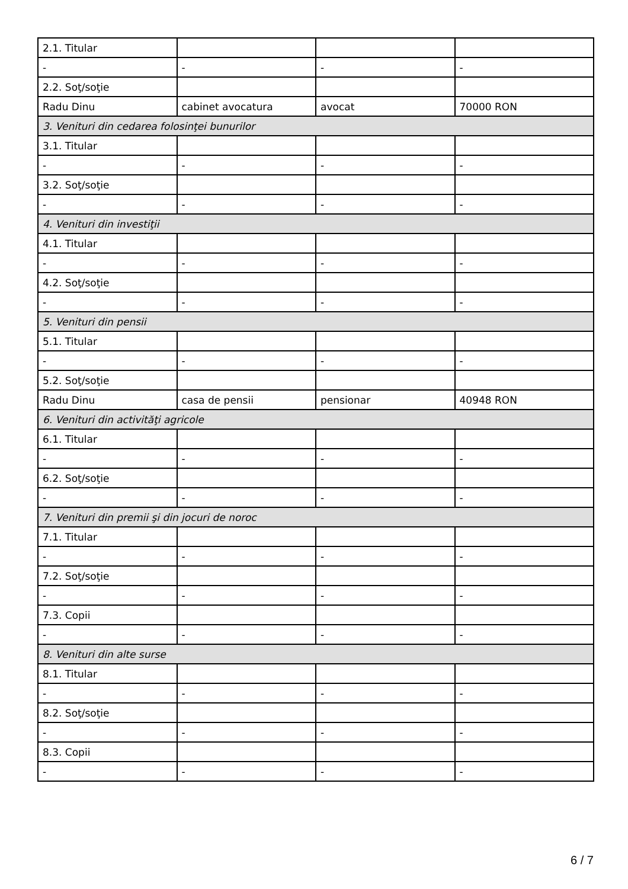| 2.1. Titular | | | |
| - | - | - | - |
| 2.2. Soţ/soţie | | | |
| Radu Dinu | cabinet avocatura | avocat | 70000 RON |
| 3. Venituri din cedarea folosinţei bunurilor | | | |
| 3.1. Titular | | | |
| - | - | - | - |
| 3.2. Soţ/soţie | | | |
| - | - | - | - |
| 4. Venituri din investiţii | | | |
| 4.1. Titular | | | |
| - | - | - | - |
| 4.2. Soţ/soţie | | | |
| - | - | - | - |
| 5. Venituri din pensii | | | |
| 5.1. Titular | | | |
| - | - | - | - |
| 5.2. Soţ/soţie | | | |
| Radu Dinu | casa de pensii | pensionar | 40948 RON |
| 6. Venituri din activităţi agricole | | | |
| 6.1. Titular | | | |
| - | - | - | - |
| 6.2. Soţ/soţie | | | |
| - | - | - | - |
| 7. Venituri din premii şi din jocuri de noroc | | | |
| 7.1. Titular | | | |
| - | - | - | - |
| 7.2. Soţ/soţie | | | |
| - | - | - | - |
| 7.3. Copii | | | |
| - | - | - | - |
| 8. Venituri din alte surse | | | |
| 8.1. Titular | | | |
| - | - | - | - |
| 8.2. Soţ/soţie | | | |
| - | - | - | - |
| 8.3. Copii | | | |
| - | - | - | - |
6 / 7